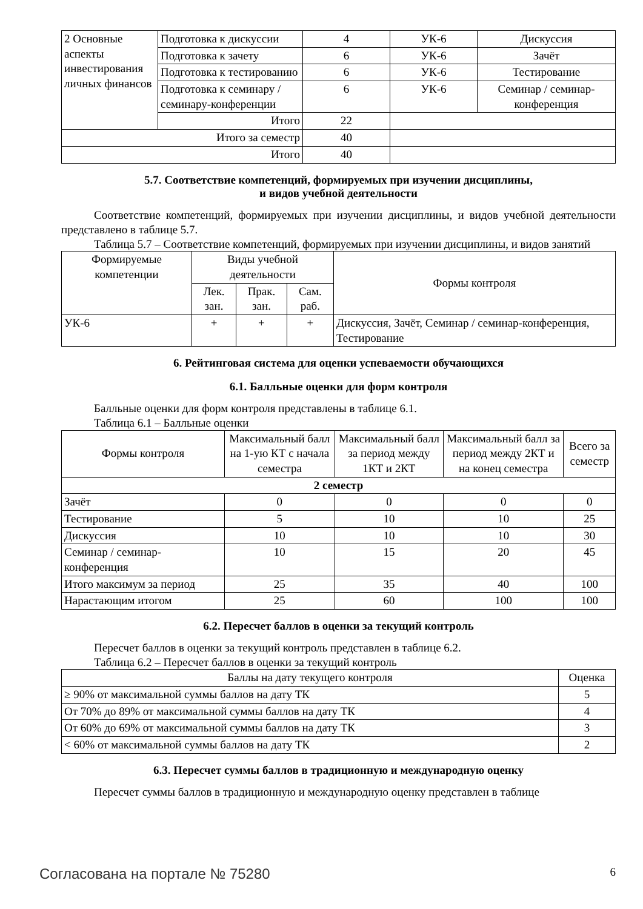| 2 Основные аспекты инвестирования личных финансов | Подготовка к дискуссии | 4 | УК-6 | Дискуссия |
| | Подготовка к зачету | 6 | УК-6 | Зачёт |
| | Подготовка к тестированию | 6 | УК-6 | Тестирование |
| | Подготовка к семинару / семинару-конференции | 6 | УК-6 | Семинар / семинар-конференция |
| | Итого | 22 | | |
| Итого за семестр | | 40 | | |
| Итого | | 40 | | |
5.7. Соответствие компетенций, формируемых при изучении дисциплины,
и видов учебной деятельности
Соответствие компетенций, формируемых при изучении дисциплины, и видов учебной деятельности представлено в таблице 5.7.
Таблица 5.7 – Соответствие компетенций, формируемых при изучении дисциплины, и видов занятий
| Формируемые компетенции | Виды учебной деятельности | | | Формы контроля |
| --- | --- | --- | --- | --- |
| | Лек. зан. | Прак. зан. | Сам. раб. | |
| УК-6 | + | + | + | Дискуссия, Зачёт, Семинар / семинар-конференция, Тестирование |
6. Рейтинговая система для оценки успеваемости обучающихся
6.1. Балльные оценки для форм контроля
Балльные оценки для форм контроля представлены в таблице 6.1.
Таблица 6.1 – Балльные оценки
| Формы контроля | Максимальный балл на 1-ую КТ с начала семестра | Максимальный балл за период между 1КТ и 2КТ | Максимальный балл за период между 2КТ и на конец семестра | Всего за семестр |
| --- | --- | --- | --- | --- |
| 2 семестр | | | | |
| Зачёт | 0 | 0 | 0 | 0 |
| Тестирование | 5 | 10 | 10 | 25 |
| Дискуссия | 10 | 10 | 10 | 30 |
| Семинар / семинар-конференция | 10 | 15 | 20 | 45 |
| Итого максимум за период | 25 | 35 | 40 | 100 |
| Нарастающим итогом | 25 | 60 | 100 | 100 |
6.2. Пересчет баллов в оценки за текущий контроль
Пересчет баллов в оценки за текущий контроль представлен в таблице 6.2.
Таблица 6.2 – Пересчет баллов в оценки за текущий контроль
| Баллы на дату текущего контроля | Оценка |
| --- | --- |
| ≥ 90% от максимальной суммы баллов на дату ТК | 5 |
| От 70% до 89% от максимальной суммы баллов на дату ТК | 4 |
| От 60% до 69% от максимальной суммы баллов на дату ТК | 3 |
| < 60% от максимальной суммы баллов на дату ТК | 2 |
6.3. Пересчет суммы баллов в традиционную и международную оценку
Пересчет суммы баллов в традиционную и международную оценку представлен в таблице
Согласована на портале № 75280 6